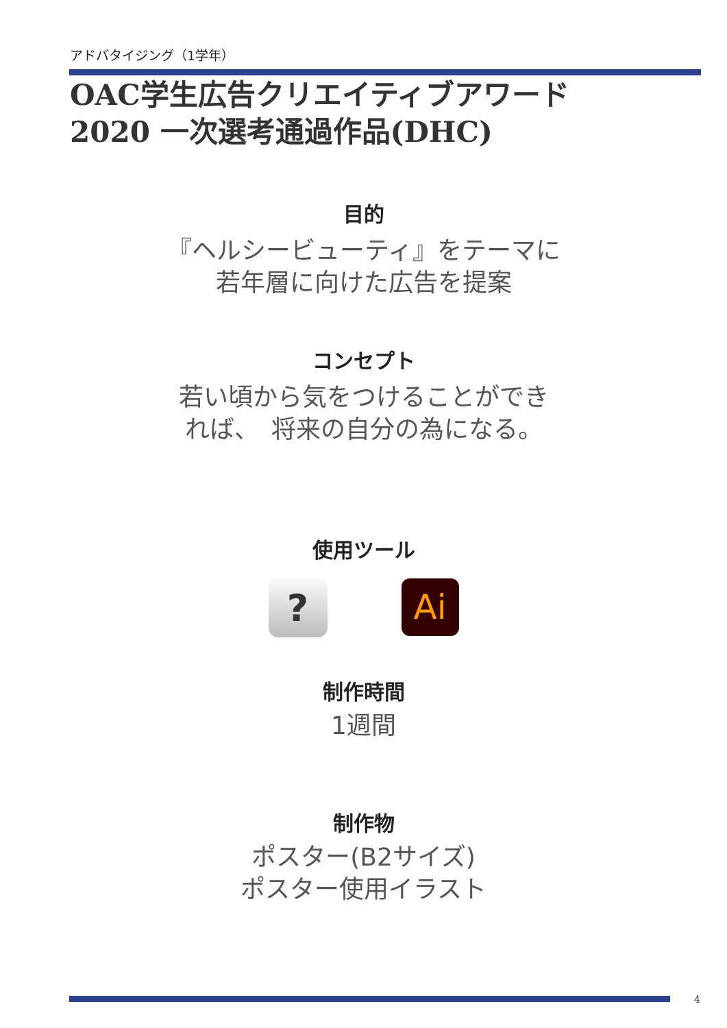アドバタイジング（1学年）
OAC学生広告クリエイティブアワード
2020 一次選考通過作品(DHC)
目的
『ヘルシービューティ』をテーマに
若年層に向けた広告を提案
コンセプト
若い頃から気をつけることができ
れば、　将来の自分の為になる。
使用ツール
?
Ai
制作時間
1週間
制作物
ポスター(B2サイズ)
ポスター使用イラスト
4